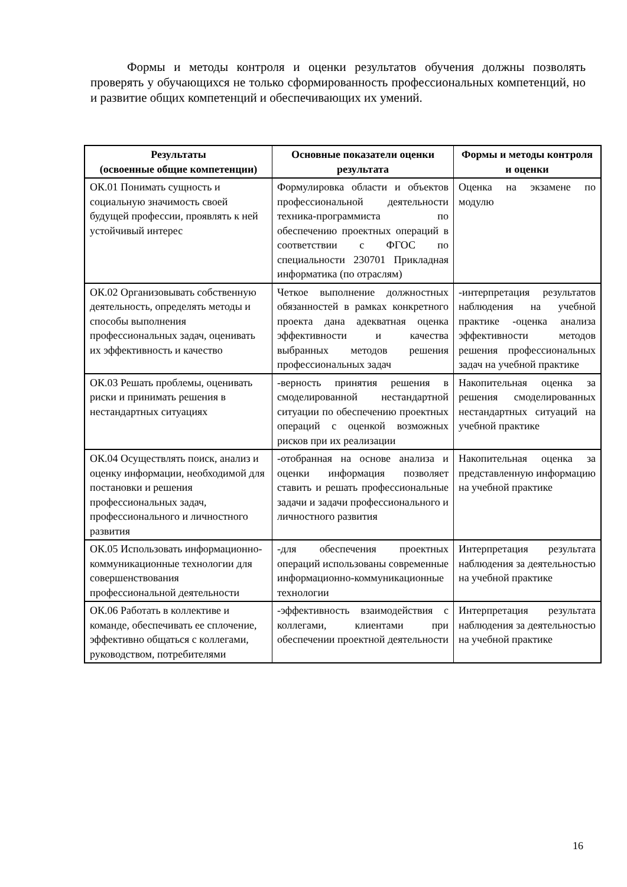Формы и методы контроля и оценки результатов обучения должны позволять проверять у обучающихся не только сформированность профессиональных компетенций, но и развитие общих компетенций и обеспечивающих их умений.
| Результаты (освоенные общие компетенции) | Основные показатели оценки результата | Формы и методы контроля и оценки |
| --- | --- | --- |
| ОК.01 Понимать сущность и социальную значимость своей будущей профессии, проявлять к ней устойчивый интерес | Формулировка области и объектов профессиональной деятельности техника-программиста по обеспечению проектных операций в соответствии с ФГОС по специальности 230701 Прикладная информатика (по отраслям) | Оценка на экзамене по модулю |
| ОК.02 Организовывать собственную деятельность, определять методы и способы выполнения профессиональных задач, оценивать их эффективность и качество | Четкое выполнение должностных обязанностей в рамках конкретного проекта дана адекватная оценка эффективности и качества выбранных методов решения профессиональных задач | -интерпретация результатов наблюдения на учебной практике -оценка анализа эффективности методов решения профессиональных задач на учебной практике |
| ОК.03 Решать проблемы, оценивать риски и принимать решения в нестандартных ситуациях | -верность принятия решения в смоделированной нестандартной ситуации по обеспечению проектных операций с оценкой возможных рисков при их реализации | Накопительная оценка за решения смоделированных нестандартных ситуаций на учебной практике |
| ОК.04 Осуществлять поиск, анализ и оценку информации, необходимой для постановки и решения профессиональных задач, профессионального и личностного развития | -отобранная на основе анализа и оценки информация позволяет ставить и решать профессиональные задачи и задачи профессионального и личностного развития | Накопительная оценка за представленную информацию на учебной практике |
| ОК.05 Использовать информационно-коммуникационные технологии для совершенствования профессиональной деятельности | -для обеспечения проектных операций использованы современные информационно-коммуникационные технологии | Интерпретация результата наблюдения за деятельностью на учебной практике |
| ОК.06 Работать в коллективе и команде, обеспечивать ее сплочение, эффективно общаться с коллегами, руководством, потребителями | -эффективность взаимодействия с коллегами, клиентами при обеспечении проектной деятельности | Интерпретация результата наблюдения за деятельностью на учебной практике |
16